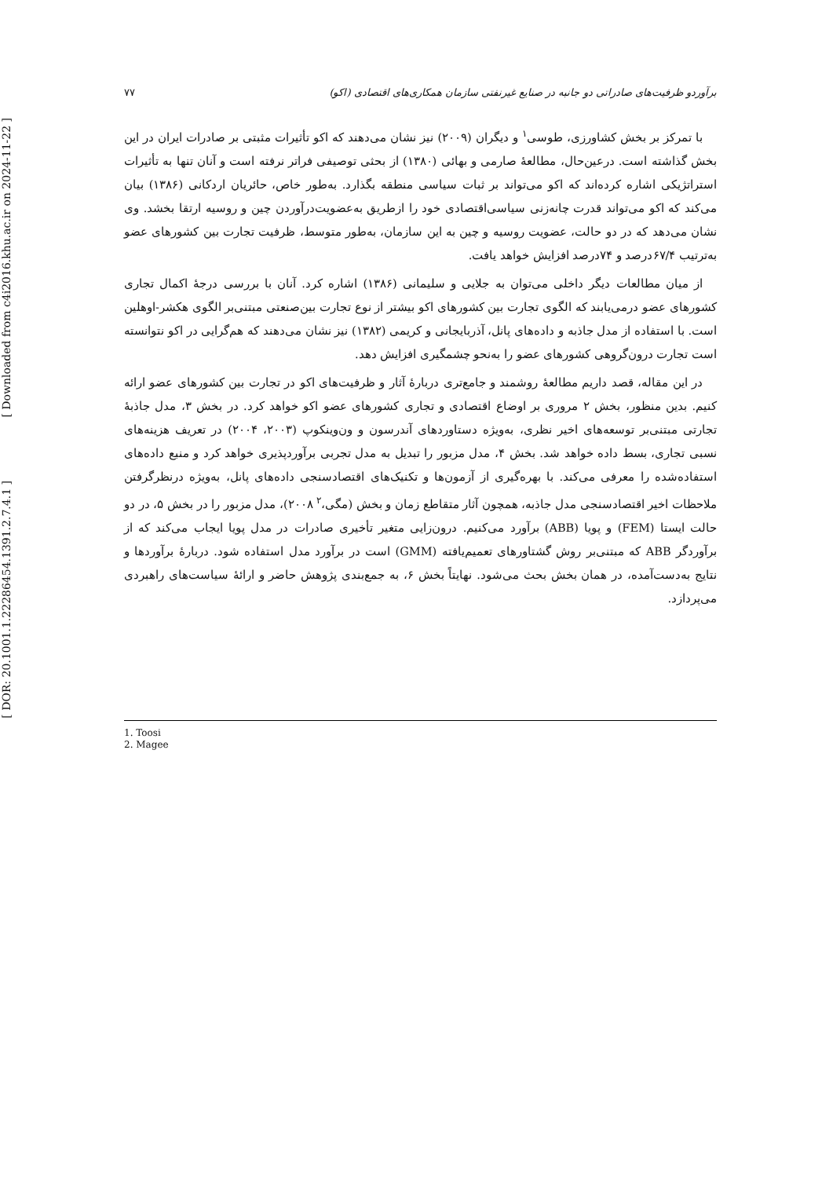[ Downloaded from c4i2016.khu.ac.ir on 2024-11-22 ]
[ DOR: 20.1001.1.22286454.1391.2.7.4.1 ]
برآوردو ظرفیت‌های صادراتی دو جانبه در صنایع غیرنفتی سازمان همکاری‌های اقتصادی (اکو) ۷۷
با تمرکز بر بخش کشاورزی، طوسی<sup>۱</sup> و دیگران (۲۰۰۹) نیز نشان می‌دهند که اکو تأثیرات مثبتی بر صادرات ایران در این بخش گذاشته است. درعین‌حال، مطالعهٔ صارمی و بهائی (۱۳۸۰) از بحثی توصیفی فراتر نرفته است و آنان تنها به تأثیرات استراتژیکی اشاره کرده‌اند که اکو می‌تواند بر ثبات سیاسی منطقه بگذارد. به‌طور خاص، حائریان اردکانی (۱۳۸۶) بیان می‌کند که اکو می‌تواند قدرت چانه‌زنی سیاسی‌اقتصادی خود را ازطریق به‌عضویت‌درآوردن چین و روسیه ارتقا بخشد. وی نشان می‌دهد که در دو حالت، عضویت روسیه و چین به این سازمان، به‌طور متوسط، ظرفیت تجارت بین کشورهای عضو به‌ترتیب ۶۷/۴درصد و ۷۴درصد افزایش خواهد یافت.
از میان مطالعات دیگر داخلی می‌توان به جلایی و سلیمانی (۱۳۸۶) اشاره کرد. آنان با بررسی درجهٔ اکمال تجاری کشورهای عضو درمی‌یابند که الگوی تجارت بین کشورهای اکو بیشتر از نوع تجارت بین‌صنعتی مبتنی‌بر الگوی هکشر-اوهلین است. با استفاده از مدل جاذبه و داده‌های پانل، آذربایجانی و کریمی (۱۳۸۲) نیز نشان می‌دهند که هم‌گرایی در اکو نتوانسته است تجارت درون‌گروهی کشورهای عضو را به‌نحو چشمگیری افزایش دهد.
در این مقاله، قصد داریم مطالعهٔ روشمند و جامع‌تری دربارهٔ آثار و ظرفیت‌های اکو در تجارت بین کشورهای عضو ارائه کنیم. بدین منظور، بخش ۲ مروری بر اوضاع اقتصادی و تجاری کشورهای عضو اکو خواهد کرد. در بخش ۳، مدل جاذبهٔ تجارتی مبتنی‌بر توسعه‌های اخیر نظری، به‌ویژه دستاوردهای آندرسون و ون‌وینکوپ (۲۰۰۳، ۲۰۰۴) در تعریف هزینه‌های نسبی تجاری، بسط داده خواهد شد. بخش ۴، مدل مزبور را تبدیل به مدل تجربی برآوردپذیری خواهد کرد و منبع داده‌های استفاده‌شده را معرفی می‌کند. با بهره‌گیری از آزمون‌ها و تکنیک‌های اقتصادسنجی داده‌های پانل، به‌ویژه درنظرگرفتن ملاحظات اخیر اقتصادسنجی مدل جاذبه، همچون آثار متقاطع زمان و بخش (مگی،<sup>۲</sup> ۲۰۰۸)، مدل مزبور را در بخش ۵، در دو حالت ایستا (FEM) و پویا (ABB) برآورد می‌کنیم. درون‌زایی متغیر تأخیری صادرات در مدل پویا ایجاب می‌کند که از برآوردگر ABB که مبتنی‌بر روش گشتاورهای تعمیم‌یافته (GMM) است در برآورد مدل استفاده شود. دربارهٔ برآوردها و نتایج به‌دست‌آمده، در همان بخش بحث می‌شود. نهایتاً بخش ۶، به جمع‌بندی پژوهش حاضر و ارائهٔ سیاست‌های راهبردی می‌پردازد.
1. Toosi
2. Magee